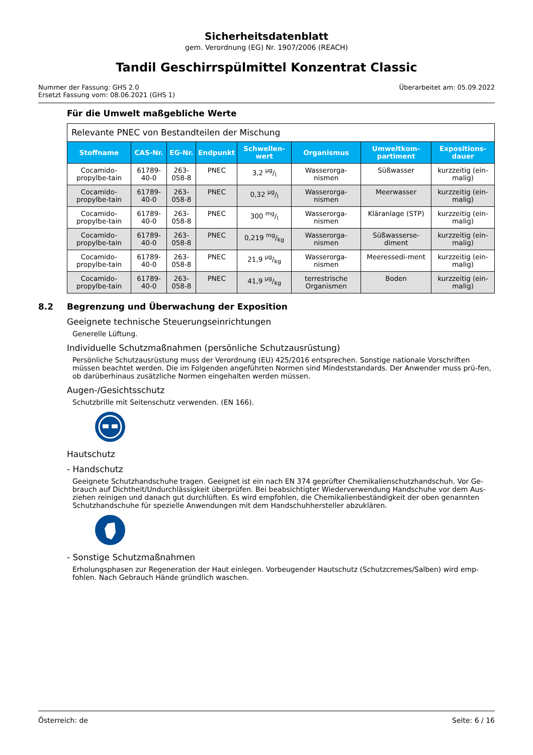Sicherheitsdatenblatt
gem. Verordnung (EG) Nr. 1907/2006 (REACH)
Tandil Geschirrspülmittel Konzentrat Classic
Nummer der Fassung: GHS 2.0
Ersetzt Fassung vom: 08.06.2021 (GHS 1)
Überarbeitet am: 05.09.2022
Für die Umwelt maßgebliche Werte
| Relevante PNEC von Bestandteilen der Mischung | | | | | | | |
| Stoffname | CAS-Nr. | EG-Nr. | Endpunkt | Schwellen-wert | Organismus | Umweltkom-partiment | Expositions-dauer |
| Cocamido-propylbe-tain | 61789-40-0 | 263-058-8 | PNEC | 3,2 µg/l | Wasserorga-nismen | Süßwasser | kurzzeitig (ein-malig) |
| Cocamido-propylbe-tain | 61789-40-0 | 263-058-8 | PNEC | 0,32 µg/l | Wasserorga-nismen | Meerwasser | kurzzeitig (ein-malig) |
| Cocamido-propylbe-tain | 61789-40-0 | 263-058-8 | PNEC | 300 mg/l | Wasserorga-nismen | Kläranlage (STP) | kurzzeitig (ein-malig) |
| Cocamido-propylbe-tain | 61789-40-0 | 263-058-8 | PNEC | 0,219 mg/kg | Wasserorga-nismen | Süßwasserse-diment | kurzzeitig (ein-malig) |
| Cocamido-propylbe-tain | 61789-40-0 | 263-058-8 | PNEC | 21,9 µg/kg | Wasserorga-nismen | Meeressedi-ment | kurzzeitig (ein-malig) |
| Cocamido-propylbe-tain | 61789-40-0 | 263-058-8 | PNEC | 41,9 µg/kg | terrestrische Organismen | Boden | kurzzeitig (ein-malig) |
8.2 Begrenzung und Überwachung der Exposition
Geeignete technische Steuerungseinrichtungen
Generelle Lüftung.
Individuelle Schutzmaßnahmen (persönliche Schutzausrüstung)
Persönliche Schutzausrüstung muss der Verordnung (EU) 425/2016 entsprechen. Sonstige nationale Vorschriften müssen beachtet werden. Die im Folgenden angeführten Normen sind Mindeststandards. Der Anwender muss prü-fen, ob darüberhinaus zusätzliche Normen eingehalten werden müssen.
Augen-/Gesichtsschutz
Schutzbrille mit Seitenschutz verwenden. (EN 166).
Hautschutz
- Handschutz
Geeignete Schutzhandschuhe tragen. Geeignet ist ein nach EN 374 geprüfter Chemikalienschutzhandschuh. Vor Ge-brauch auf Dichtheit/Undurchlässigkeit überprüfen. Bei beabsichtigter Wiederverwendung Handschuhe vor dem Aus-ziehen reinigen und danach gut durchlüften. Es wird empfohlen, die Chemikalienbeständigkeit der oben genannten Schutzhandschuhe für spezielle Anwendungen mit dem Handschuhhersteller abzuklären.
- Sonstige Schutzmaßnahmen
Erholungsphasen zur Regeneration der Haut einlegen. Vorbeugender Hautschutz (Schutzcremes/Salben) wird emp-fohlen. Nach Gebrauch Hände gründlich waschen.
Österreich: de Seite: 6 / 16